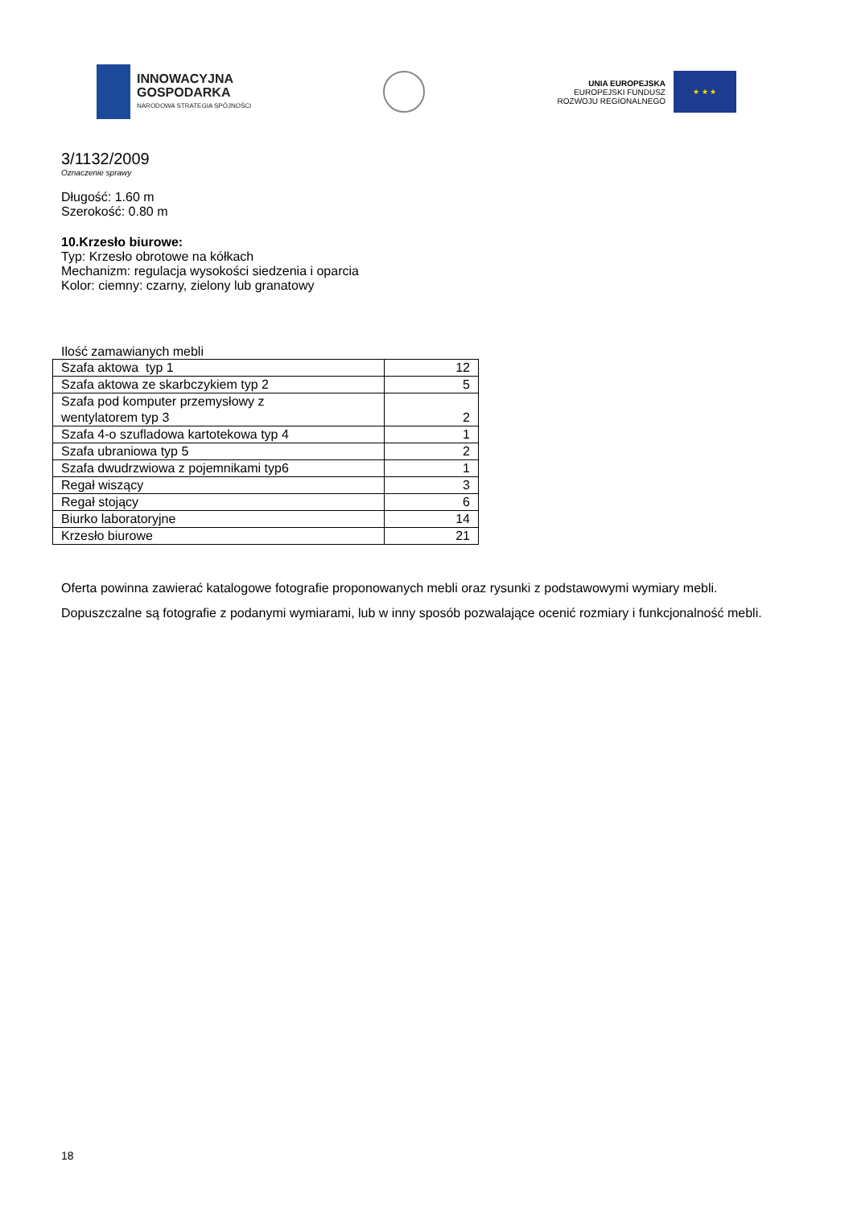INNOWACYJNA
GOSPODARKA
NARODOWA STRATEGIA SPÓJNOŚCI
UNIA EUROPEJSKA
EUROPEJSKI FUNDUSZ
ROZWOJU REGIONALNEGO
★ ★ ★
3/1132/2009
Oznaczenie sprawy
Długość: 1.60 m
Szerokość: 0.80 m
10.Krzesło biurowe:
Typ: Krzesło obrotowe na kółkach
Mechanizm: regulacja wysokości siedzenia i oparcia
Kolor: ciemny: czarny, zielony lub granatowy
Ilość zamawianych mebli
| Szafa aktowa typ 1 | 12 |
| Szafa aktowa ze skarbczykiem typ 2 | 5 |
| Szafa pod komputer przemysłowy z wentylatorem typ 3 | 2 |
| Szafa 4-o szufladowa kartotekowa typ 4 | 1 |
| Szafa ubraniowa typ 5 | 2 |
| Szafa dwudrzwiowa z pojemnikami typ6 | 1 |
| Regał wiszący | 3 |
| Regał stojący | 6 |
| Biurko laboratoryjne | 14 |
| Krzesło biurowe | 21 |
Oferta powinna zawierać katalogowe fotografie proponowanych mebli oraz rysunki z podstawowymi wymiary mebli. Dopuszczalne są fotografie z podanymi wymiarami, lub w inny sposób pozwalające ocenić rozmiary i funkcjonalność mebli.
18